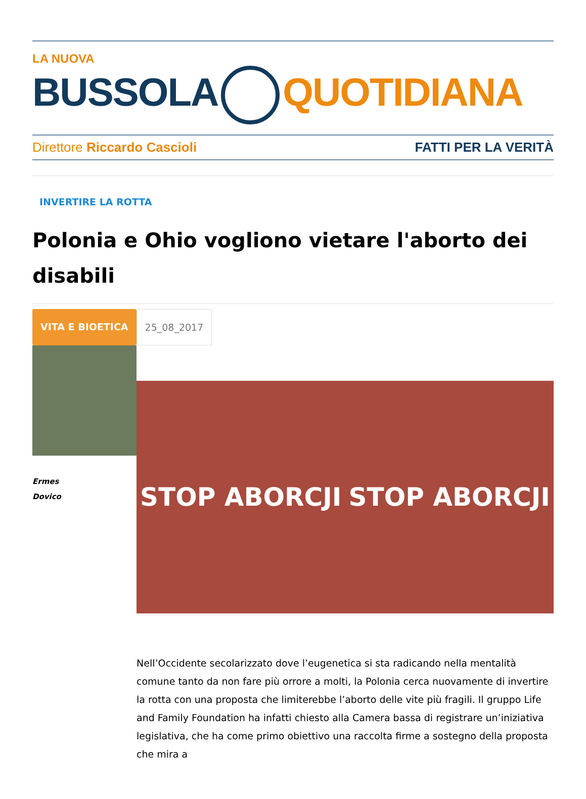LA NUOVA
BUSSOLA QUOTIDIANA
Direttore Riccardo Cascioli FATTI PER LA VERITÀ
INVERTIRE LA ROTTA
Polonia e Ohio vogliono vietare l'aborto dei disabili
VITA E BIOETICA 25_08_2017
Ermes
Dovico
STOP ABORCJI STOP ABORCJI
Nell’Occidente secolarizzato dove l’eugenetica si sta radicando nella mentalità comune tanto da non fare più orrore a molti, la Polonia cerca nuovamente di invertire la rotta con una proposta che limiterebbe l’aborto delle vite più fragili. Il gruppo Life and Family Foundation ha infatti chiesto alla Camera bassa di registrare un’iniziativa legislativa, che ha come primo obiettivo una raccolta firme a sostegno della proposta che mira a